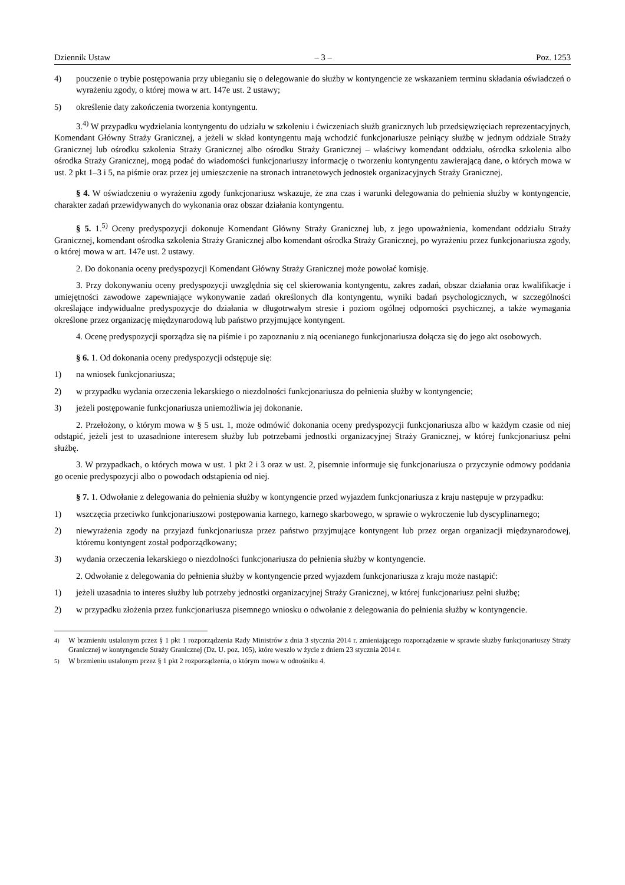Dziennik Ustaw – 3 – Poz. 1253
4) pouczenie o trybie postępowania przy ubieganiu się o delegowanie do służby w kontyngencie ze wskazaniem terminu składania oświadczeń o wyrażeniu zgody, o której mowa w art. 147e ust. 2 ustawy;
5) określenie daty zakończenia tworzenia kontyngentu.
3.<sup>4)</sup> W przypadku wydzielania kontyngentu do udziału w szkoleniu i ćwiczeniach służb granicznych lub przedsięwzięciach reprezentacyjnych, Komendant Główny Straży Granicznej, a jeżeli w skład kontyngentu mają wchodzić funkcjonariusze pełniący służbę w jednym oddziale Straży Granicznej lub ośrodku szkolenia Straży Granicznej albo ośrodku Straży Granicznej – właściwy komendant oddziału, ośrodka szkolenia albo ośrodka Straży Granicznej, mogą podać do wiadomości funkcjonariuszy informację o tworzeniu kontyngentu zawierającą dane, o których mowa w ust. 2 pkt 1–3 i 5, na piśmie oraz przez jej umieszczenie na stronach intranetowych jednostek organizacyjnych Straży Granicznej.
§ 4. W oświadczeniu o wyrażeniu zgody funkcjonariusz wskazuje, że zna czas i warunki delegowania do pełnienia służby w kontyngencie, charakter zadań przewidywanych do wykonania oraz obszar działania kontyngentu.
§ 5. 1.<sup>5)</sup> Oceny predyspozycji dokonuje Komendant Główny Straży Granicznej lub, z jego upoważnienia, komendant oddziału Straży Granicznej, komendant ośrodka szkolenia Straży Granicznej albo komendant ośrodka Straży Granicznej, po wyrażeniu przez funkcjonariusza zgody, o której mowa w art. 147e ust. 2 ustawy.
2. Do dokonania oceny predyspozycji Komendant Główny Straży Granicznej może powołać komisję.
3. Przy dokonywaniu oceny predyspozycji uwzględnia się cel skierowania kontyngentu, zakres zadań, obszar działania oraz kwalifikacje i umiejętności zawodowe zapewniające wykonywanie zadań określonych dla kontyngentu, wyniki badań psychologicznych, w szczególności określające indywidualne predyspozycje do działania w długotrwałym stresie i poziom ogólnej odporności psychicznej, a także wymagania określone przez organizację międzynarodową lub państwo przyjmujące kontyngent.
4. Ocenę predyspozycji sporządza się na piśmie i po zapoznaniu z nią ocenianego funkcjonariusza dołącza się do jego akt osobowych.
§ 6. 1. Od dokonania oceny predyspozycji odstępuje się:
1) na wniosek funkcjonariusza;
2) w przypadku wydania orzeczenia lekarskiego o niezdolności funkcjonariusza do pełnienia służby w kontyngencie;
3) jeżeli postępowanie funkcjonariusza uniemożliwia jej dokonanie.
2. Przełożony, o którym mowa w § 5 ust. 1, może odmówić dokonania oceny predyspozycji funkcjonariusza albo w każdym czasie od niej odstąpić, jeżeli jest to uzasadnione interesem służby lub potrzebami jednostki organizacyjnej Straży Granicznej, w której funkcjonariusz pełni służbę.
3. W przypadkach, o których mowa w ust. 1 pkt 2 i 3 oraz w ust. 2, pisemnie informuje się funkcjonariusza o przyczynie odmowy poddania go ocenie predyspozycji albo o powodach odstąpienia od niej.
§ 7. 1. Odwołanie z delegowania do pełnienia służby w kontyngencie przed wyjazdem funkcjonariusza z kraju następuje w przypadku:
1) wszczęcia przeciwko funkcjonariuszowi postępowania karnego, karnego skarbowego, w sprawie o wykroczenie lub dyscyplinarnego;
2) niewyrażenia zgody na przyjazd funkcjonariusza przez państwo przyjmujące kontyngent lub przez organ organizacji międzynarodowej, któremu kontyngent został podporządkowany;
3) wydania orzeczenia lekarskiego o niezdolności funkcjonariusza do pełnienia służby w kontyngencie.
2. Odwołanie z delegowania do pełnienia służby w kontyngencie przed wyjazdem funkcjonariusza z kraju może nastąpić:
1) jeżeli uzasadnia to interes służby lub potrzeby jednostki organizacyjnej Straży Granicznej, w której funkcjonariusz pełni służbę;
2) w przypadku złożenia przez funkcjonariusza pisemnego wniosku o odwołanie z delegowania do pełnienia służby w kontyngencie.
<sup>4)</sup> W brzmieniu ustalonym przez § 1 pkt 1 rozporządzenia Rady Ministrów z dnia 3 stycznia 2014 r. zmieniającego rozporządzenie w sprawie służby funkcjonariuszy Straży Granicznej w kontyngencie Straży Granicznej (Dz. U. poz. 105), które weszło w życie z dniem 23 stycznia 2014 r.
<sup>5)</sup> W brzmieniu ustalonym przez § 1 pkt 2 rozporządzenia, o którym mowa w odnośniku 4.